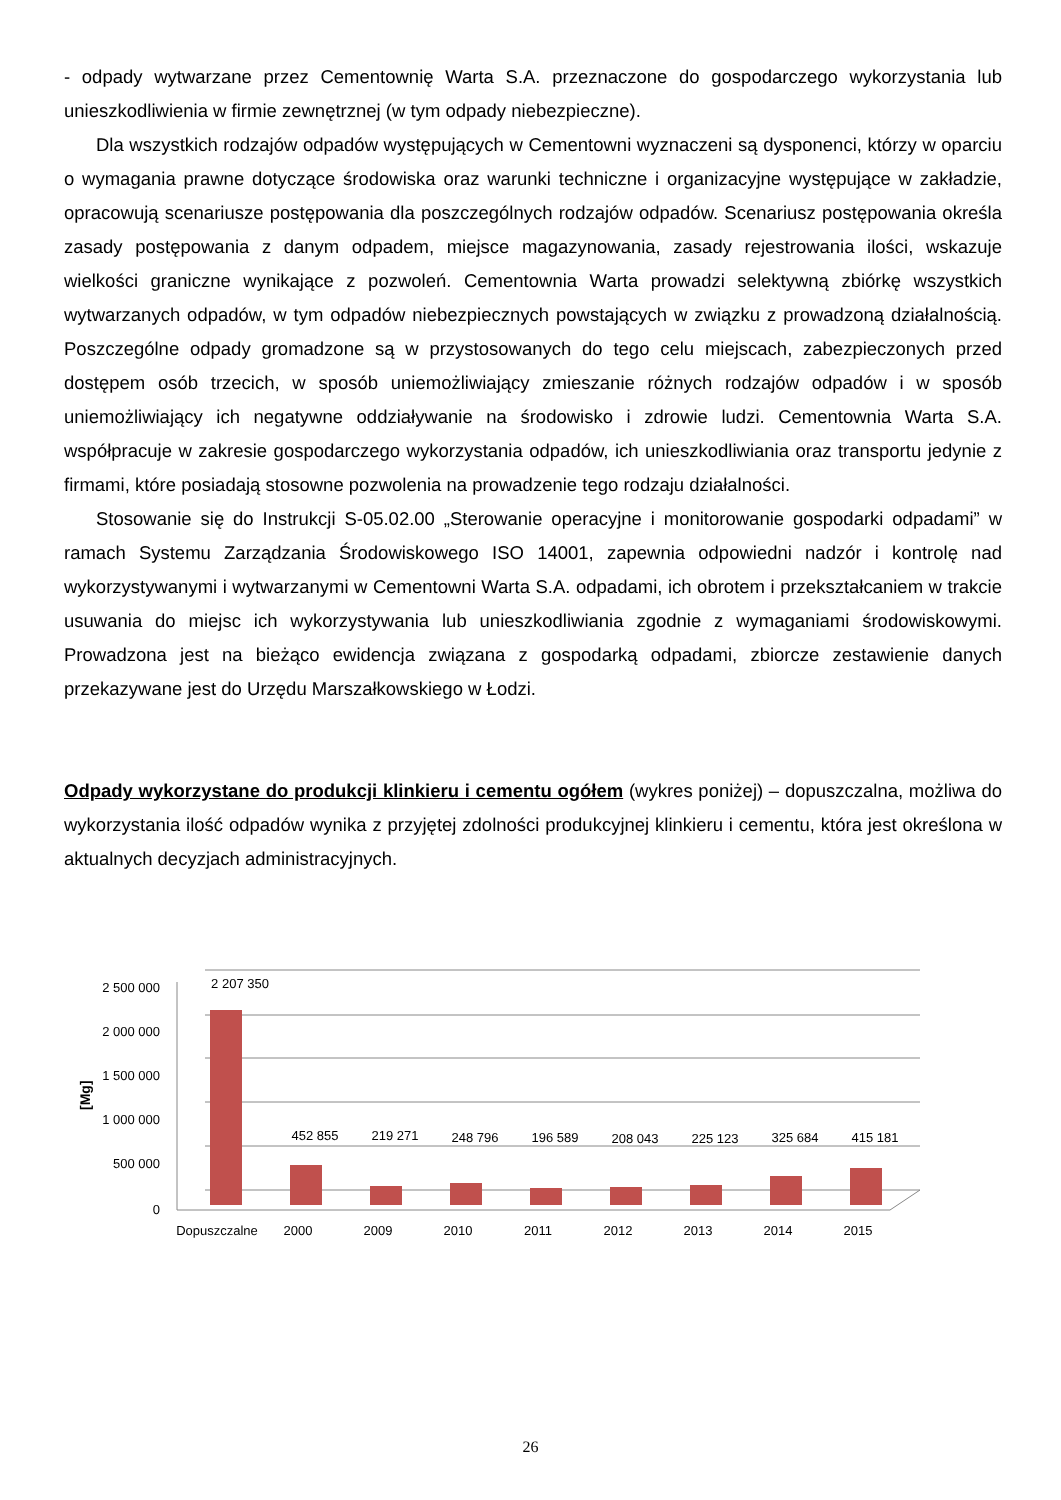- odpady wytwarzane przez Cementownię Warta S.A. przeznaczone do gospodarczego wykorzystania lub unieszkodliwienia w firmie zewnętrznej (w tym odpady niebezpieczne).
Dla wszystkich rodzajów odpadów występujących w Cementowni wyznaczeni są dysponenci, którzy w oparciu o wymagania prawne dotyczące środowiska oraz warunki techniczne i organizacyjne występujące w zakładzie, opracowują scenariusze postępowania dla poszczególnych rodzajów odpadów. Scenariusz postępowania określa zasady postępowania z danym odpadem, miejsce magazynowania, zasady rejestrowania ilości, wskazuje wielkości graniczne wynikające z pozwoleń. Cementownia Warta prowadzi selektywną zbiórkę wszystkich wytwarzanych odpadów, w tym odpadów niebezpiecznych powstających w związku z prowadzoną działalnością. Poszczególne odpady gromadzone są w przystosowanych do tego celu miejscach, zabezpieczonych przed dostępem osób trzecich, w sposób uniemożliwiający zmieszanie różnych rodzajów odpadów i w sposób uniemożliwiający ich negatywne oddziaływanie na środowisko i zdrowie ludzi. Cementownia Warta S.A. współpracuje w zakresie gospodarczego wykorzystania odpadów, ich unieszkodliwiania oraz transportu jedynie z firmami, które posiadają stosowne pozwolenia na prowadzenie tego rodzaju działalności.
Stosowanie się do Instrukcji S-05.02.00 „Sterowanie operacyjne i monitorowanie gospodarki odpadami” w ramach Systemu Zarządzania Środowiskowego ISO 14001, zapewnia odpowiedni nadzór i kontrolę nad wykorzystywanymi i wytwarzanymi w Cementowni Warta S.A. odpadami, ich obrotem i przekształcaniem w trakcie usuwania do miejsc ich wykorzystywania lub unieszkodliwiania zgodnie z wymaganiami środowiskowymi. Prowadzona jest na bieżąco ewidencja związana z gospodarką odpadami, zbiorcze zestawienie danych przekazywane jest do Urzędu Marszałkowskiego w Łodzi.
Odpady wykorzystane do produkcji klinkieru i cementu ogółem (wykres poniżej) – dopuszczalna, możliwa do wykorzystania ilość odpadów wynika z przyjętej zdolności produkcyjnej klinkieru i cementu, która jest określona w aktualnych decyzjach administracyjnych.
[Mg]
2 500 000
2 000 000
1 500 000
1 000 000
500 000
0
2 207 350
452 855
219 271
248 796
196 589
208 043
225 123
325 684
415 181
Dopuszczalne
2000
2009
2010
2011
2012
2013
2014
2015
26